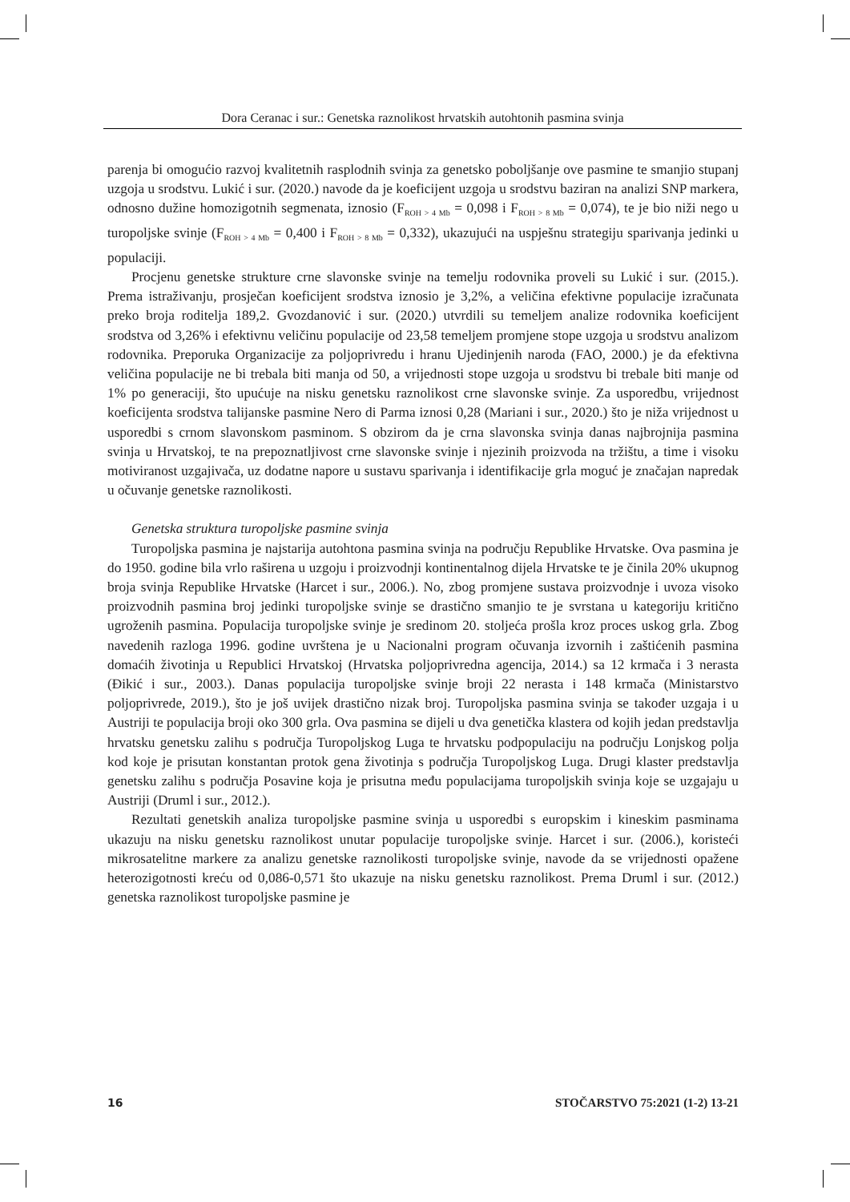Dora Ceranac i sur.: Genetska raznolikost hrvatskih autohtonih pasmina svinja
parenja bi omogućio razvoj kvalitetnih rasplodnih svinja za genetsko poboljšanje ove pasmine te smanjio stupanj uzgoja u srodstvu. Lukić i sur. (2020.) navode da je koeficijent uzgoja u srodstvu baziran na analizi SNP markera, odnosno dužine homozigotnih segmenata, iznosio (F<sub>ROH > 4 Mb</sub> = 0,098 i F<sub>ROH > 8 Mb</sub> = 0,074), te je bio niži nego u turopoljske svinje (F<sub>ROH > 4 Mb</sub> = 0,400 i F<sub>ROH > 8 Mb</sub> = 0,332), ukazujući na uspješnu strategiju sparivanja jedinki u populaciji.
Procjenu genetske strukture crne slavonske svinje na temelju rodovnika proveli su Lukić i sur. (2015.). Prema istraživanju, prosječan koeficijent srodstva iznosio je 3,2%, a veličina efektivne populacije izračunata preko broja roditelja 189,2. Gvozdanović i sur. (2020.) utvrdili su temeljem analize rodovnika koeficijent srodstva od 3,26% i efektivnu veličinu populacije od 23,58 temeljem promjene stope uzgoja u srodstvu analizom rodovnika. Preporuka Organizacije za poljoprivredu i hranu Ujedinjenih naroda (FAO, 2000.) je da efektivna veličina populacije ne bi trebala biti manja od 50, a vrijednosti stope uzgoja u srodstvu bi trebale biti manje od 1% po generaciji, što upućuje na nisku genetsku raznolikost crne slavonske svinje. Za usporedbu, vrijednost koeficijenta srodstva talijanske pasmine Nero di Parma iznosi 0,28 (Mariani i sur., 2020.) što je niža vrijednost u usporedbi s crnom slavonskom pasminom. S obzirom da je crna slavonska svinja danas najbrojnija pasmina svinja u Hrvatskoj, te na prepoznatljivost crne slavonske svinje i njezinih proizvoda na tržištu, a time i visoku motiviranost uzgajivača, uz dodatne napore u sustavu sparivanja i identifikacije grla moguć je značajan napredak u očuvanje genetske raznolikosti.
Genetska struktura turopoljske pasmine svinja
Turopoljska pasmina je najstarija autohtona pasmina svinja na području Republike Hrvatske. Ova pasmina je do 1950. godine bila vrlo raširena u uzgoju i proizvodnji kontinentalnog dijela Hrvatske te je činila 20% ukupnog broja svinja Republike Hrvatske (Harcet i sur., 2006.). No, zbog promjene sustava proizvodnje i uvoza visoko proizvodnih pasmina broj jedinki turopoljske svinje se drastično smanjio te je svrstana u kategoriju kritično ugroženih pasmina. Populacija turopoljske svinje je sredinom 20. stoljeća prošla kroz proces uskog grla. Zbog navedenih razloga 1996. godine uvrštena je u Nacionalni program očuvanja izvornih i zaštićenih pasmina domaćih životinja u Republici Hrvatskoj (Hrvatska poljoprivredna agencija, 2014.) sa 12 krmača i 3 nerasta (Đikić i sur., 2003.). Danas populacija turopoljske svinje broji 22 nerasta i 148 krmača (Ministarstvo poljoprivrede, 2019.), što je još uvijek drastično nizak broj. Turopoljska pasmina svinja se također uzgaja i u Austriji te populacija broji oko 300 grla. Ova pasmina se dijeli u dva genetička klastera od kojih jedan predstavlja hrvatsku genetsku zalihu s područja Turopoljskog Luga te hrvatsku podpopulaciju na području Lonjskog polja kod koje je prisutan konstantan protok gena životinja s područja Turopoljskog Luga. Drugi klaster predstavlja genetsku zalihu s područja Posavine koja je prisutna među populacijama turopoljskih svinja koje se uzgajaju u Austriji (Druml i sur., 2012.).
Rezultati genetskih analiza turopoljske pasmine svinja u usporedbi s europskim i kineskim pasminama ukazuju na nisku genetsku raznolikost unutar populacije turopoljske svinje. Harcet i sur. (2006.), koristeći mikrosatelitne markere za analizu genetske raznolikosti turopoljske svinje, navode da se vrijednosti opažene heterozigotnosti kreću od 0,086-0,571 što ukazuje na nisku genetsku raznolikost. Prema Druml i sur. (2012.) genetska raznolikost turopoljske pasmine je
16 STOČARSTVO 75:2021 (1-2) 13-21